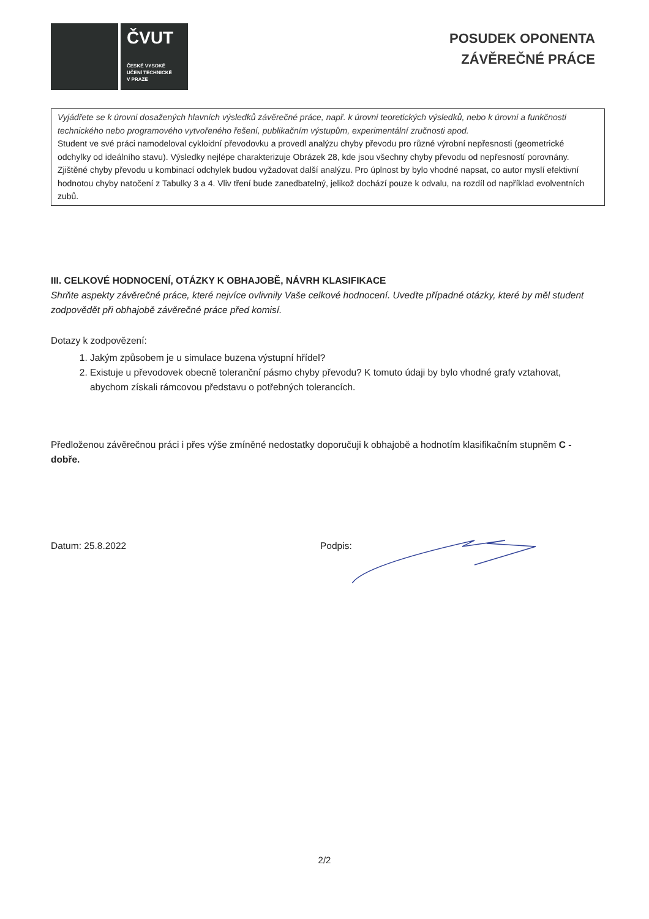ČVUT
ČESKÉ VYSOKÉ
UČENÍ TECHNICKÉ
V PRAZE
POSUDEK OPONENTA
ZÁVĚREČNÉ PRÁCE
Vyjádřete se k úrovni dosažených hlavních výsledků závěrečné práce, např. k úrovni teoretických výsledků, nebo k úrovni a funkčnosti technického nebo programového vytvořeného řešení, publikačním výstupům, experimentální zručnosti apod.
Student ve své práci namodeloval cykloidní převodovku a provedl analýzu chyby převodu pro různé výrobní nepřesnosti (geometrické odchylky od ideálního stavu). Výsledky nejlépe charakterizuje Obrázek 28, kde jsou všechny chyby převodu od nepřesností porovnány. Zjištěné chyby převodu u kombinací odchylek budou vyžadovat další analýzu. Pro úplnost by bylo vhodné napsat, co autor myslí efektivní hodnotou chyby natočení z Tabulky 3 a 4. Vliv tření bude zanedbatelný, jelikož dochází pouze k odvalu, na rozdíl od například evolventních zubů.
III. CELKOVÉ HODNOCENÍ, OTÁZKY K OBHAJOBĚ, NÁVRH KLASIFIKACE
Shrňte aspekty závěrečné práce, které nejvíce ovlivnily Vaše celkové hodnocení. Uveďte případné otázky, které by měl student zodpovědět při obhajobě závěrečné práce před komisí.
Dotazy k zodpovězení:
1. Jakým způsobem je u simulace buzena výstupní hřídel?
2. Existuje u převodovek obecně toleranční pásmo chyby převodu? K tomuto údaji by bylo vhodné grafy vztahovat, abychom získali rámcovou představu o potřebných tolerancích.
Předloženou závěrečnou práci i přes výše zmíněné nedostatky doporučuji k obhajobě a hodnotím klasifikačním stupněm C - dobře.
Datum: 25.8.2022 Podpis:
2/2